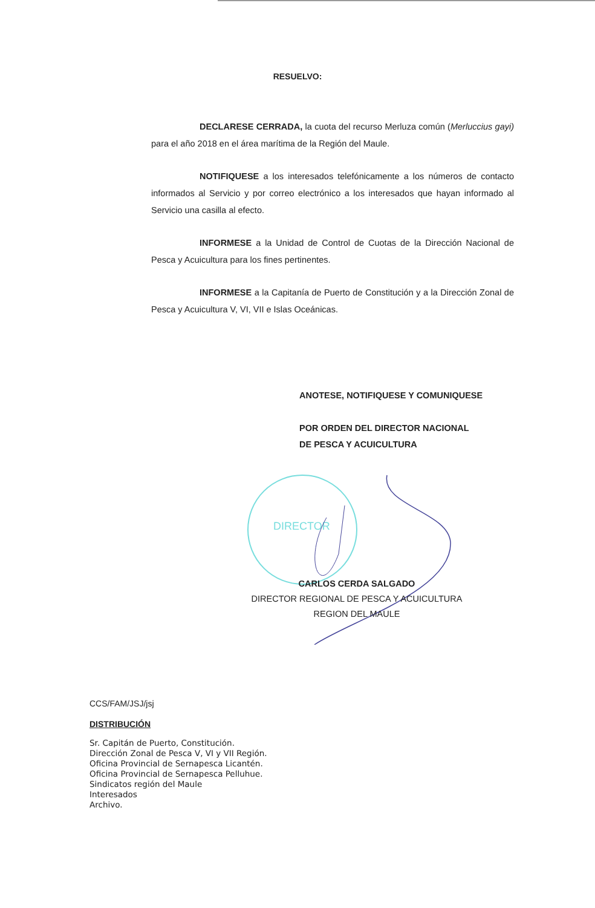RESUELVO:
DECLARESE CERRADA, la cuota del recurso Merluza común (Merluccius gayi) para el año 2018 en el área marítima de la Región del Maule.
NOTIFIQUESE a los interesados telefónicamente a los números de contacto informados al Servicio y por correo electrónico a los interesados que hayan informado al Servicio una casilla al efecto.
INFORMESE a la Unidad de Control de Cuotas de la Dirección Nacional de Pesca y Acuicultura para los fines pertinentes.
INFORMESE a la Capitanía de Puerto de Constitución y a la Dirección Zonal de Pesca y Acuicultura V, VI, VII e Islas Oceánicas.
ANOTESE, NOTIFIQUESE Y COMUNIQUESE
POR ORDEN DEL DIRECTOR NACIONAL
DE PESCA Y ACUICULTURA
DIRECTOR
CARLOS CERDA SALGADO
DIRECTOR REGIONAL DE PESCA Y ACUICULTURA
REGION DEL MAULE
CCS/FAM/JSJ/jsj
DISTRIBUCIÓN
Sr. Capitán de Puerto, Constitución.
Dirección Zonal de Pesca V, VI y VII Región.
Oficina Provincial de Sernapesca Licantén.
Oficina Provincial de Sernapesca Pelluhue.
Sindicatos región del Maule
Interesados
Archivo.